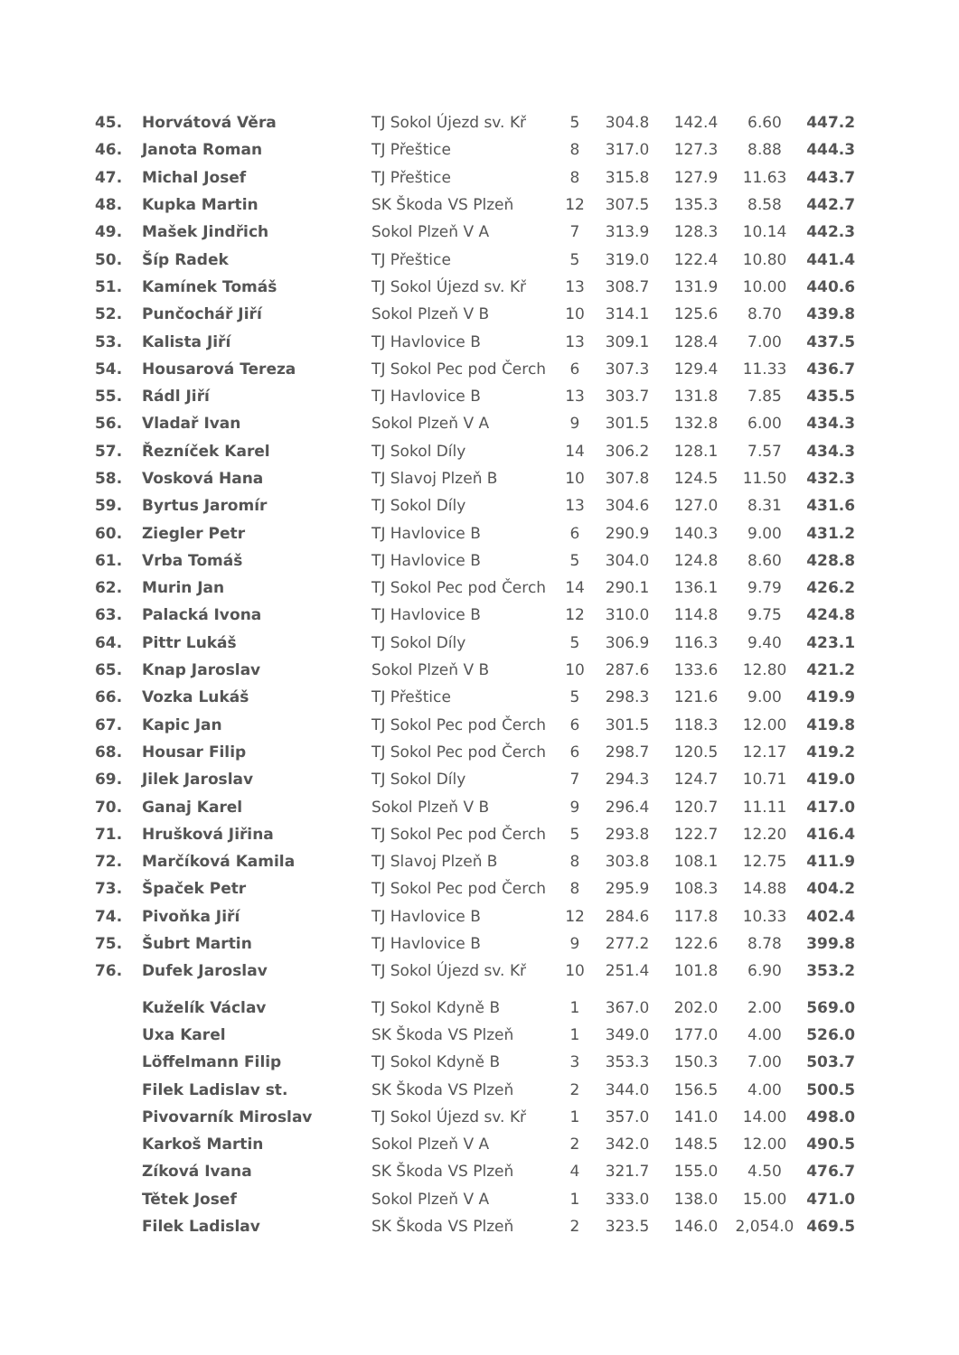| 45. | Horvátová Věra | TJ Sokol Újezd sv. Kř | 5 | 304.8 | 142.4 | 6.60 | 447.2 |
| 46. | Janota Roman | TJ Přeštice | 8 | 317.0 | 127.3 | 8.88 | 444.3 |
| 47. | Michal Josef | TJ Přeštice | 8 | 315.8 | 127.9 | 11.63 | 443.7 |
| 48. | Kupka Martin | SK Škoda VS Plzeň | 12 | 307.5 | 135.3 | 8.58 | 442.7 |
| 49. | Mašek Jindřich | Sokol Plzeň V A | 7 | 313.9 | 128.3 | 10.14 | 442.3 |
| 50. | Šíp Radek | TJ Přeštice | 5 | 319.0 | 122.4 | 10.80 | 441.4 |
| 51. | Kamínek Tomáš | TJ Sokol Újezd sv. Kř | 13 | 308.7 | 131.9 | 10.00 | 440.6 |
| 52. | Punčochář Jiří | Sokol Plzeň V B | 10 | 314.1 | 125.6 | 8.70 | 439.8 |
| 53. | Kalista Jiří | TJ Havlovice B | 13 | 309.1 | 128.4 | 7.00 | 437.5 |
| 54. | Housarová Tereza | TJ Sokol Pec pod Čerch | 6 | 307.3 | 129.4 | 11.33 | 436.7 |
| 55. | Rádl Jiří | TJ Havlovice B | 13 | 303.7 | 131.8 | 7.85 | 435.5 |
| 56. | Vladař Ivan | Sokol Plzeň V A | 9 | 301.5 | 132.8 | 6.00 | 434.3 |
| 57. | Řezníček Karel | TJ Sokol Díly | 14 | 306.2 | 128.1 | 7.57 | 434.3 |
| 58. | Vosková Hana | TJ Slavoj Plzeň B | 10 | 307.8 | 124.5 | 11.50 | 432.3 |
| 59. | Byrtus Jaromír | TJ Sokol Díly | 13 | 304.6 | 127.0 | 8.31 | 431.6 |
| 60. | Ziegler Petr | TJ Havlovice B | 6 | 290.9 | 140.3 | 9.00 | 431.2 |
| 61. | Vrba Tomáš | TJ Havlovice B | 5 | 304.0 | 124.8 | 8.60 | 428.8 |
| 62. | Murin Jan | TJ Sokol Pec pod Čerch | 14 | 290.1 | 136.1 | 9.79 | 426.2 |
| 63. | Palacká Ivona | TJ Havlovice B | 12 | 310.0 | 114.8 | 9.75 | 424.8 |
| 64. | Pittr Lukáš | TJ Sokol Díly | 5 | 306.9 | 116.3 | 9.40 | 423.1 |
| 65. | Knap Jaroslav | Sokol Plzeň V B | 10 | 287.6 | 133.6 | 12.80 | 421.2 |
| 66. | Vozka Lukáš | TJ Přeštice | 5 | 298.3 | 121.6 | 9.00 | 419.9 |
| 67. | Kapic Jan | TJ Sokol Pec pod Čerch | 6 | 301.5 | 118.3 | 12.00 | 419.8 |
| 68. | Housar Filip | TJ Sokol Pec pod Čerch | 6 | 298.7 | 120.5 | 12.17 | 419.2 |
| 69. | Jilek Jaroslav | TJ Sokol Díly | 7 | 294.3 | 124.7 | 10.71 | 419.0 |
| 70. | Ganaj Karel | Sokol Plzeň V B | 9 | 296.4 | 120.7 | 11.11 | 417.0 |
| 71. | Hrušková Jiřina | TJ Sokol Pec pod Čerch | 5 | 293.8 | 122.7 | 12.20 | 416.4 |
| 72. | Marčíková Kamila | TJ Slavoj Plzeň B | 8 | 303.8 | 108.1 | 12.75 | 411.9 |
| 73. | Špaček Petr | TJ Sokol Pec pod Čerch | 8 | 295.9 | 108.3 | 14.88 | 404.2 |
| 74. | Pivoňka Jiří | TJ Havlovice B | 12 | 284.6 | 117.8 | 10.33 | 402.4 |
| 75. | Šubrt Martin | TJ Havlovice B | 9 | 277.2 | 122.6 | 8.78 | 399.8 |
| 76. | Dufek Jaroslav | TJ Sokol Újezd sv. Kř | 10 | 251.4 | 101.8 | 6.90 | 353.2 |
| | Kuželík Václav | TJ Sokol Kdyně B | 1 | 367.0 | 202.0 | 2.00 | 569.0 |
| | Uxa Karel | SK Škoda VS Plzeň | 1 | 349.0 | 177.0 | 4.00 | 526.0 |
| | Löffelmann Filip | TJ Sokol Kdyně B | 3 | 353.3 | 150.3 | 7.00 | 503.7 |
| | Filek Ladislav st. | SK Škoda VS Plzeň | 2 | 344.0 | 156.5 | 4.00 | 500.5 |
| | Pivovarník Miroslav | TJ Sokol Újezd sv. Kř | 1 | 357.0 | 141.0 | 14.00 | 498.0 |
| | Karkoš Martin | Sokol Plzeň V A | 2 | 342.0 | 148.5 | 12.00 | 490.5 |
| | Zíková Ivana | SK Škoda VS Plzeň | 4 | 321.7 | 155.0 | 4.50 | 476.7 |
| | Tětek Josef | Sokol Plzeň V A | 1 | 333.0 | 138.0 | 15.00 | 471.0 |
| | Filek Ladislav | SK Škoda VS Plzeň | 2 | 323.5 | 146.0 | 2,054.0 | 469.5 |